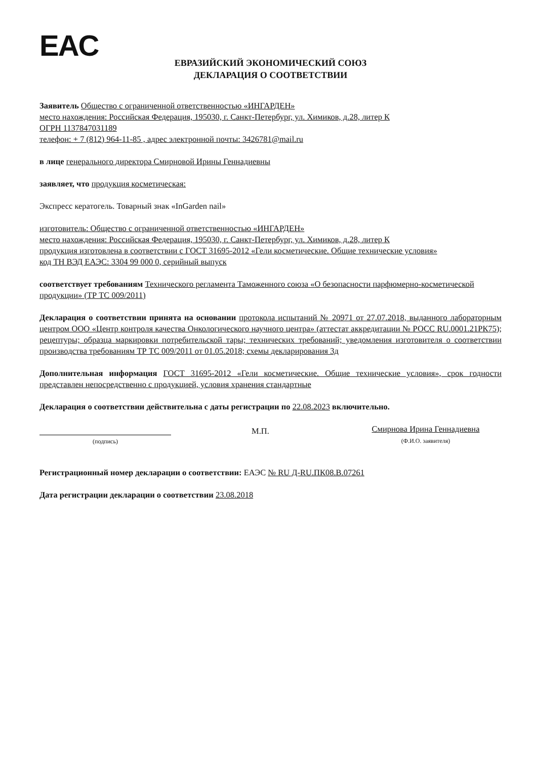EAC
ЕВРАЗИЙСКИЙ ЭКОНОМИЧЕСКИЙ СОЮЗ
ДЕКЛАРАЦИЯ О СООТВЕТСТВИИ
Заявитель Общество с ограниченной ответственностью «ИНГАРДЕН»
место нахождения: Российская Федерация, 195030, г. Санкт-Петербург, ул. Химиков, д.28, литер К
ОГРН 1137847031189
телефон: + 7 (812) 964-11-85 , адрес электронной почты: 3426781@mail.ru
в лице генерального директора Смирновой Ирины Геннадиевны
заявляет, что продукция косметическая:
Экспресс кератогель. Товарный знак «InGarden nail»
изготовитель: Общество с ограниченной ответственностью «ИНГАРДЕН»
место нахождения: Российская Федерация, 195030, г. Санкт-Петербург, ул. Химиков, д.28, литер К
продукция изготовлена в соответствии с ГОСТ 31695-2012 «Гели косметические. Общие технические условия»
код ТН ВЭД ЕАЭС: 3304 99 000 0, серийный выпуск
соответствует требованиям Технического регламента Таможенного союза «О безопасности парфюмерно-косметической продукции» (ТР ТС 009/2011)
Декларация о соответствии принята на основании протокола испытаний № 20971 от 27.07.2018, выданного лабораторным центром ООО «Центр контроля качества Онкологического научного центра» (аттестат аккредитации № РОСС RU.0001.21РК75); рецептуры; образца маркировки потребительской тары; технических требований; уведомления изготовителя о соответствии производства требованиям ТР ТС 009/2011 от 01.05.2018; схемы декларирования 3д
Дополнительная информация ГОСТ 31695-2012 «Гели косметические. Общие технические условия», срок годности представлен непосредственно с продукцией, условия хранения стандартные
Декларация о соответствии действительна с даты регистрации по 22.08.2023 включительно.
(подпись)
М.П.
Смирнова Ирина Геннадиевна
(Ф.И.О. заявителя)
Регистрационный номер декларации о соответствии: ЕАЭС № RU Д-RU.ПК08.В.07261
Дата регистрации декларации о соответствии 23.08.2018